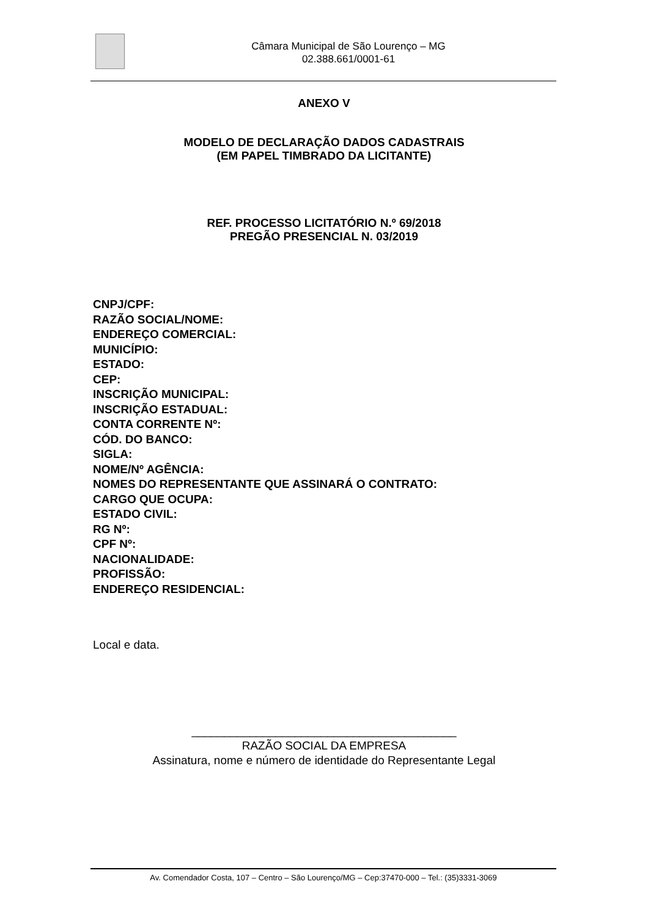Câmara Municipal de São Lourenço – MG
02.388.661/0001-61
ANEXO V
MODELO DE DECLARAÇÃO DADOS CADASTRAIS
(EM PAPEL TIMBRADO DA LICITANTE)
REF. PROCESSO LICITATÓRIO N.º 69/2018
PREGÃO PRESENCIAL N. 03/2019
CNPJ/CPF:
RAZÃO SOCIAL/NOME:
ENDEREÇO COMERCIAL:
MUNICÍPIO:
ESTADO:
CEP:
INSCRIÇÃO MUNICIPAL:
INSCRIÇÃO ESTADUAL:
CONTA CORRENTE Nº:
CÓD. DO BANCO:
SIGLA:
NOME/Nº AGÊNCIA:
NOMES DO REPRESENTANTE QUE ASSINARÁ O CONTRATO:
CARGO QUE OCUPA:
ESTADO CIVIL:
RG Nº:
CPF Nº:
NACIONALIDADE:
PROFISSÃO:
ENDEREÇO RESIDENCIAL:
Local e data.
_________________________________________
RAZÃO SOCIAL DA EMPRESA
Assinatura, nome e número de identidade do Representante Legal
Av. Comendador Costa, 107 – Centro – São Lourenço/MG – Cep:37470-000 – Tel.: (35)3331-3069